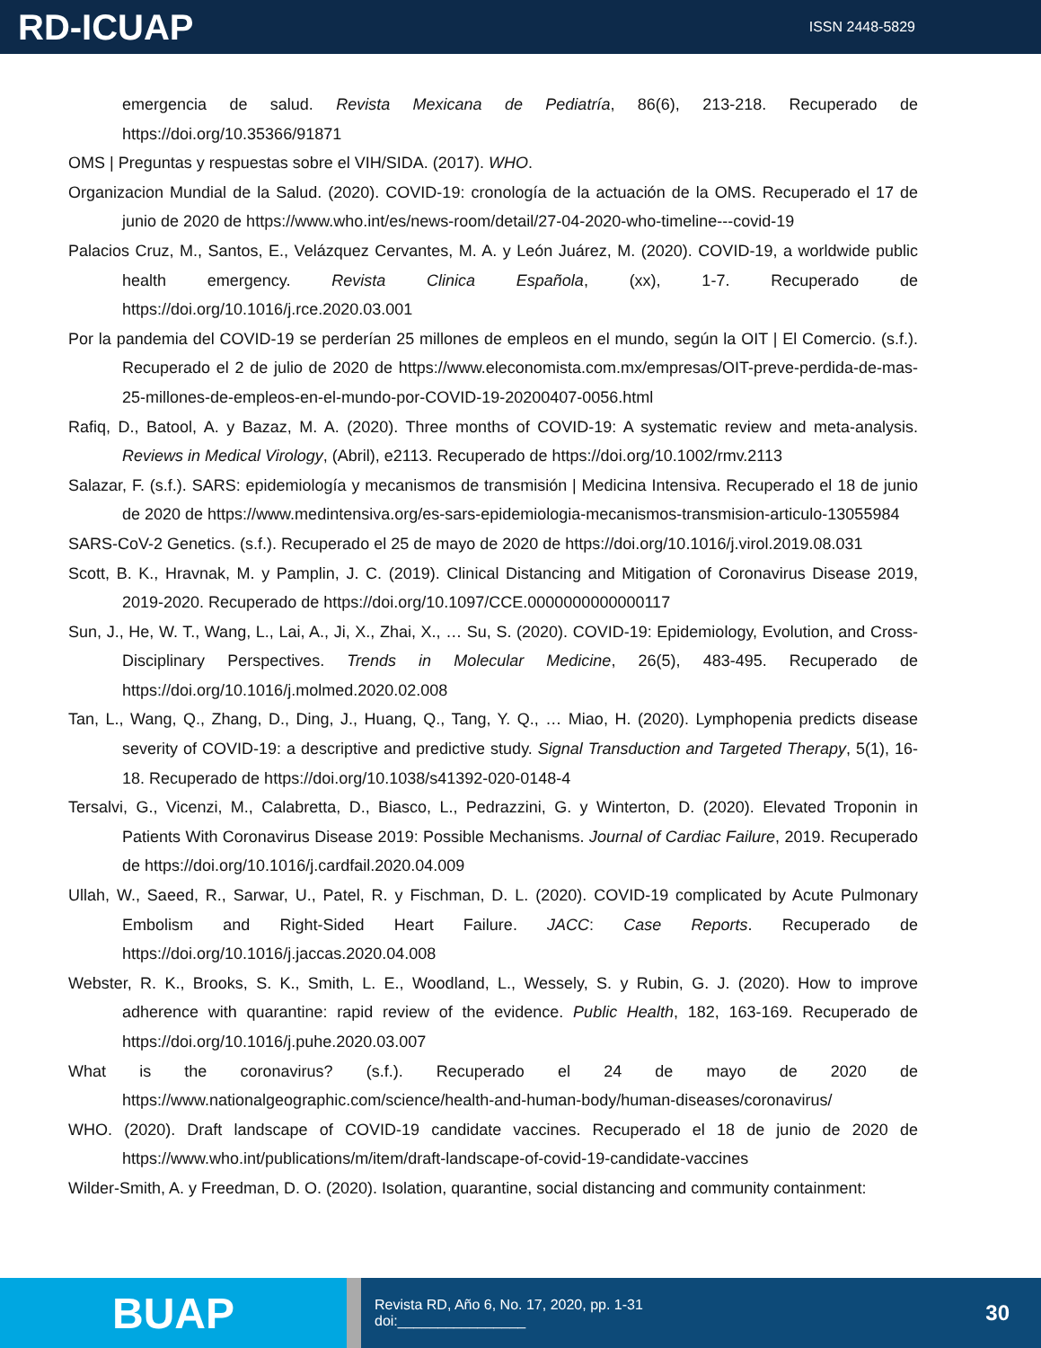RD-ICUAP
ISSN 2448-5829
emergencia de salud. Revista Mexicana de Pediatría, 86(6), 213-218. Recuperado de https://doi.org/10.35366/91871
OMS | Preguntas y respuestas sobre el VIH/SIDA. (2017). WHO.
Organizacion Mundial de la Salud. (2020). COVID-19: cronología de la actuación de la OMS. Recuperado el 17 de junio de 2020 de https://www.who.int/es/news-room/detail/27-04-2020-who-timeline---covid-19
Palacios Cruz, M., Santos, E., Velázquez Cervantes, M. A. y León Juárez, M. (2020). COVID-19, a worldwide public health emergency. Revista Clinica Española, (xx), 1-7. Recuperado de https://doi.org/10.1016/j.rce.2020.03.001
Por la pandemia del COVID-19 se perderían 25 millones de empleos en el mundo, según la OIT | El Comercio. (s.f.). Recuperado el 2 de julio de 2020 de https://www.eleconomista.com.mx/empresas/OIT-preve-perdida-de-mas-25-millones-de-empleos-en-el-mundo-por-COVID-19-20200407-0056.html
Rafiq, D., Batool, A. y Bazaz, M. A. (2020). Three months of COVID-19: A systematic review and meta-analysis. Reviews in Medical Virology, (Abril), e2113. Recuperado de https://doi.org/10.1002/rmv.2113
Salazar, F. (s.f.). SARS: epidemiología y mecanismos de transmisión | Medicina Intensiva. Recuperado el 18 de junio de 2020 de https://www.medintensiva.org/es-sars-epidemiologia-mecanismos-transmision-articulo-13055984
SARS-CoV-2 Genetics. (s.f.). Recuperado el 25 de mayo de 2020 de https://doi.org/10.1016/j.virol.2019.08.031
Scott, B. K., Hravnak, M. y Pamplin, J. C. (2019). Clinical Distancing and Mitigation of Coronavirus Disease 2019, 2019-2020. Recuperado de https://doi.org/10.1097/CCE.0000000000000117
Sun, J., He, W. T., Wang, L., Lai, A., Ji, X., Zhai, X., … Su, S. (2020). COVID-19: Epidemiology, Evolution, and Cross-Disciplinary Perspectives. Trends in Molecular Medicine, 26(5), 483-495. Recuperado de https://doi.org/10.1016/j.molmed.2020.02.008
Tan, L., Wang, Q., Zhang, D., Ding, J., Huang, Q., Tang, Y. Q., … Miao, H. (2020). Lymphopenia predicts disease severity of COVID-19: a descriptive and predictive study. Signal Transduction and Targeted Therapy, 5(1), 16-18. Recuperado de https://doi.org/10.1038/s41392-020-0148-4
Tersalvi, G., Vicenzi, M., Calabretta, D., Biasco, L., Pedrazzini, G. y Winterton, D. (2020). Elevated Troponin in Patients With Coronavirus Disease 2019: Possible Mechanisms. Journal of Cardiac Failure, 2019. Recuperado de https://doi.org/10.1016/j.cardfail.2020.04.009
Ullah, W., Saeed, R., Sarwar, U., Patel, R. y Fischman, D. L. (2020). COVID-19 complicated by Acute Pulmonary Embolism and Right-Sided Heart Failure. JACC: Case Reports. Recuperado de https://doi.org/10.1016/j.jaccas.2020.04.008
Webster, R. K., Brooks, S. K., Smith, L. E., Woodland, L., Wessely, S. y Rubin, G. J. (2020). How to improve adherence with quarantine: rapid review of the evidence. Public Health, 182, 163-169. Recuperado de https://doi.org/10.1016/j.puhe.2020.03.007
What is the coronavirus? (s.f.). Recuperado el 24 de mayo de 2020 de https://www.nationalgeographic.com/science/health-and-human-body/human-diseases/coronavirus/
WHO. (2020). Draft landscape of COVID-19 candidate vaccines. Recuperado el 18 de junio de 2020 de https://www.who.int/publications/m/item/draft-landscape-of-covid-19-candidate-vaccines
Wilder-Smith, A. y Freedman, D. O. (2020). Isolation, quarantine, social distancing and community containment:
BUAP
Revista RD, Año 6, No. 17, 2020, pp. 1-31
doi:________________
30